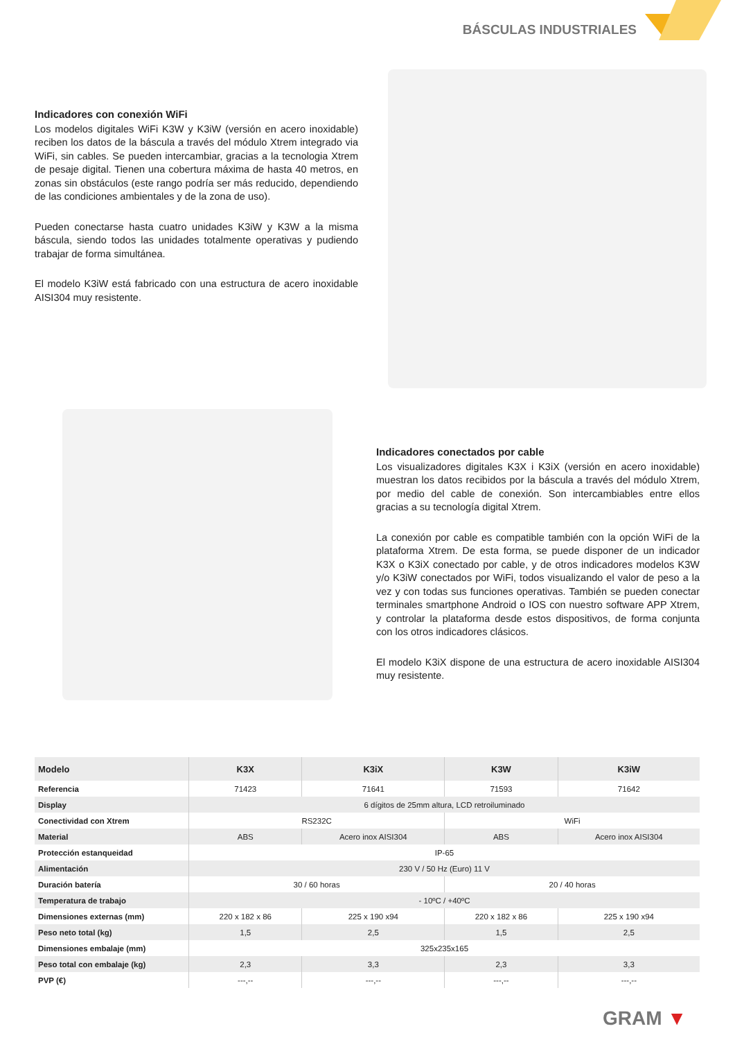BÁSCULAS INDUSTRIALES
Indicadores con conexión WiFi
Los modelos digitales WiFi K3W y K3iW (versión en acero inoxidable) reciben los datos de la báscula a través del módulo Xtrem integrado via WiFi, sin cables. Se pueden intercambiar, gracias a la tecnologia Xtrem de pesaje digital. Tienen una cobertura máxima de hasta 40 metros, en zonas sin obstáculos (este rango podría ser más reducido, dependiendo de las condiciones ambientales y de la zona de uso).
Pueden conectarse hasta cuatro unidades K3iW y K3W a la misma báscula, siendo todos las unidades totalmente operativas y pudiendo trabajar de forma simultánea.
El modelo K3iW está fabricado con una estructura de acero inoxidable AISI304 muy resistente.
Indicadores conectados por cable
Los visualizadores digitales K3X i K3iX (versión en acero inoxidable) muestran los datos recibidos por la báscula a través del módulo Xtrem, por medio del cable de conexión. Son intercambiables entre ellos gracias a su tecnología digital Xtrem.
La conexión por cable es compatible también con la opción WiFi de la plataforma Xtrem. De esta forma, se puede disponer de un indicador K3X o K3iX conectado por cable, y de otros indicadores modelos K3W y/o K3iW conectados por WiFi, todos visualizando el valor de peso a la vez y con todas sus funciones operativas. También se pueden conectar terminales smartphone Android o IOS con nuestro software APP Xtrem, y controlar la plataforma desde estos dispositivos, de forma conjunta con los otros indicadores clásicos.
El modelo K3iX dispone de una estructura de acero inoxidable AISI304 muy resistente.
| Modelo | K3X | K3iX | K3W | K3iW |
| --- | --- | --- | --- | --- |
| Referencia | 71423 | 71641 | 71593 | 71642 |
| Display | 6 dígitos de 25mm altura, LCD retroiluminado | | | |
| Conectividad con Xtrem | RS232C | | WiFi | |
| Material | ABS | Acero inox AISI304 | ABS | Acero inox AISI304 |
| Protección estanqueidad | IP-65 | | | |
| Alimentación | 230 V / 50 Hz (Euro) 11 V | | | |
| Duración batería | 30 / 60 horas | | 20 / 40 horas | |
| Temperatura de trabajo | - 10ºC / +40ºC | | | |
| Dimensiones externas (mm) | 220 x 182 x 86 | 225 x 190 x94 | 220 x 182 x 86 | 225 x 190 x94 |
| Peso neto total (kg) | 1,5 | 2,5 | 1,5 | 2,5 |
| Dimensiones embalaje (mm) | 325x235x165 | | | |
| Peso total con embalaje (kg) | 2,3 | 3,3 | 2,3 | 3,3 |
| PVP (€) | ---,-- | ---,-- | ---,-- | ---,-- |
GRAM ▼